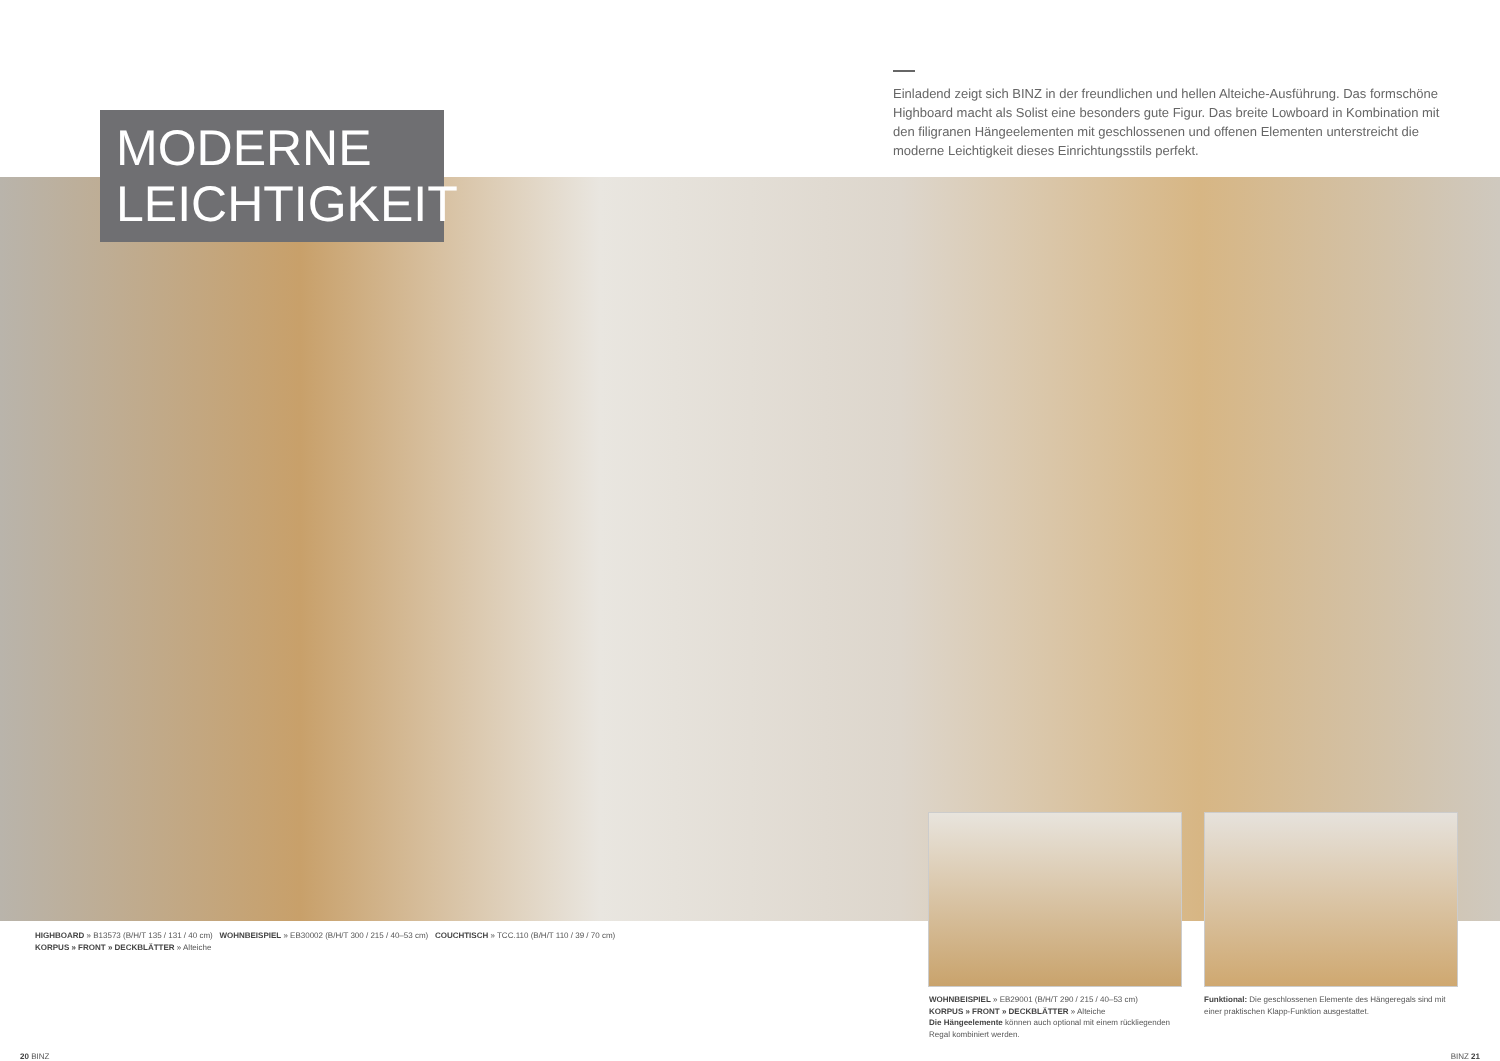Einladend zeigt sich BINZ in der freundlichen und hellen Alteiche-Ausführung. Das formschöne Highboard macht als Solist eine besonders gute Figur. Das breite Lowboard in Kombination mit den filigranen Hängeelementen mit geschlossenen und offenen Elementen unterstreicht die moderne Leichtigkeit dieses Einrichtungsstils perfekt.
MODERNE
LEICHTIGKEIT
HIGHBOARD » B13573 (B/H/T 135 / 131 / 40 cm) WOHNBEISPIEL » EB30002 (B/H/T 300 / 215 / 40–53 cm) COUCHTISCH » TCC.110 (B/H/T 110 / 39 / 70 cm)
KORPUS » FRONT » DECKBLÄTTER » Alteiche
WOHNBEISPIEL » EB29001 (B/H/T 290 / 215 / 40–53 cm)
KORPUS » FRONT » DECKBLÄTTER » Alteiche
Die Hängeelemente können auch optional mit einem rückliegenden Regal kombiniert werden.
Funktional: Die geschlossenen Elemente des Hängeregals sind mit einer praktischen Klapp-Funktion ausgestattet.
20 BINZ BINZ 21